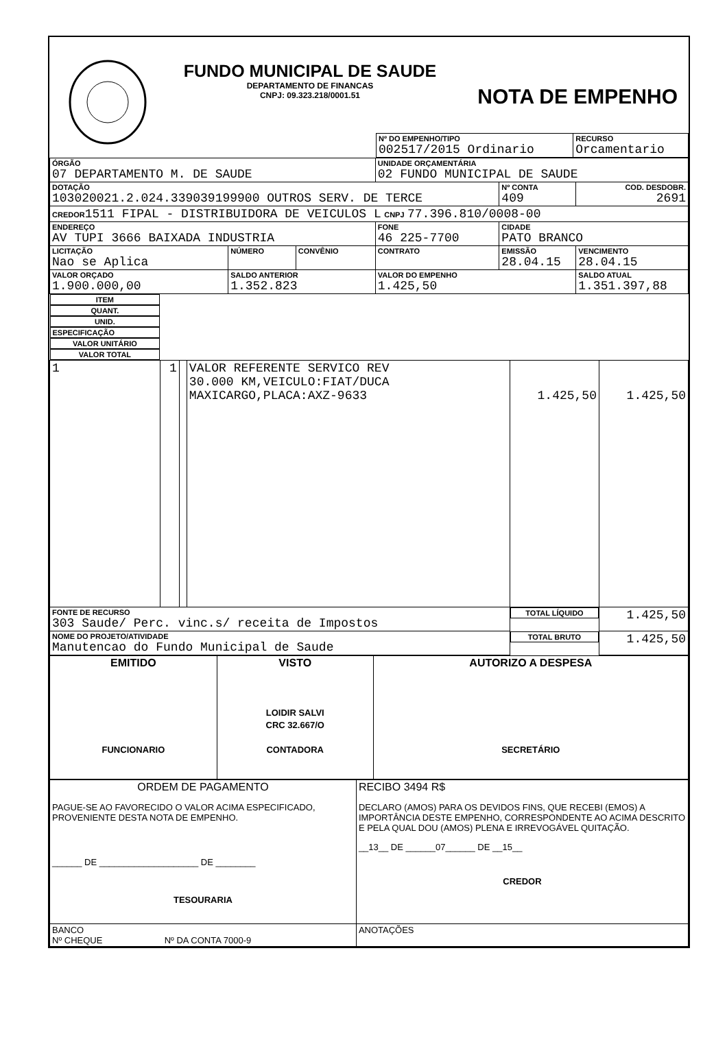FUNDO MUNICIPAL DE SAUDE
DEPARTAMENTO DE FINANCAS
CNPJ: 09.323.218/0001.51
NOTA DE EMPENHO
| Nº DO EMPENHO/TIPO 002517/2015 Ordinario | RECURSO Orcamentario |
| ÓRGÃO 07 DEPARTAMENTO M. DE SAUDE | | | UNIDADE ORÇAMENTÁRIA 02 FUNDO MUNICIPAL DE SAUDE | | |
| DOTAÇÃO 103020021.2.024.339039199900 OUTROS SERV. DE TERCE | | | | Nº CONTA 409 | COD. DESDOBR. 2691 |
| CREDOR 1511 FIPAL - DISTRIBUIDORA DE VEICULOS L CNPJ 77.396.810/0008-00 | | | | | |
| ENDEREÇO AV TUPI 3666 BAIXADA INDUSTRIA | | | FONE 46 225-7700 | CIDADE PATO BRANCO | |
| LICITAÇÃO Nao se Aplica | NÚMERO | CONVÊNIO | CONTRATO | EMISSÃO 28.04.15 | VENCIMENTO 28.04.15 |
| VALOR ORÇADO 1.900.000,00 | SALDO ANTERIOR 1.352.823 | | VALOR DO EMPENHO 1.425,50 | | SALDO ATUAL 1.351.397,88 |
| ITEM | QUANT. | UNID. | ESPECIFICAÇÃO | VALOR UNITÁRIO | VALOR TOTAL |
| --- | --- | --- | --- | --- | --- |
| 1 | 1 | | VALOR REFERENTE SERVICO REV 30.000 KM,VEICULO:FIAT/DUCA MAXICARGO,PLACA:AXZ-9633 | 1.425,50 | 1.425,50 |
| FONTE DE RECURSO 303 Saude/ Perc. vinc.s/ receita de Impostos | | | | TOTAL LÍQUIDO | 1.425,50 |
| NOME DO PROJETO/ATIVIDADE Manutencao do Fundo Municipal de Saude | | | | TOTAL BRUTO | 1.425,50 |
| EMITIDO FUNCIONARIO | VISTO LOIDIR SALVI CRC 32.667/O CONTADORA | AUTORIZO A DESPESA SECRETÁRIO |
| ORDEM DE PAGAMENTO PAGUE-SE AO FAVORECIDO O VALOR ACIMA ESPECIFICADO, PROVENIENTE DESTA NOTA DE EMPENHO. ______ DE ____________________ DE ________ TESOURARIA | RECIBO 3494 R$ DECLARO (AMOS) PARA OS DEVIDOS FINS, QUE RECEBI (EMOS) A IMPORTÂNCIA DESTE EMPENHO, CORRESPONDENTE AO ACIMA DESCRITO E PELA QUAL DOU (AMOS) PLENA E IRREVOGÁVEL QUITAÇÃO. __13__ DE ______07______ DE __15__ CREDOR |
| BANCO Nº CHEQUE Nº DA CONTA 7000-9 | ANOTAÇÕES |